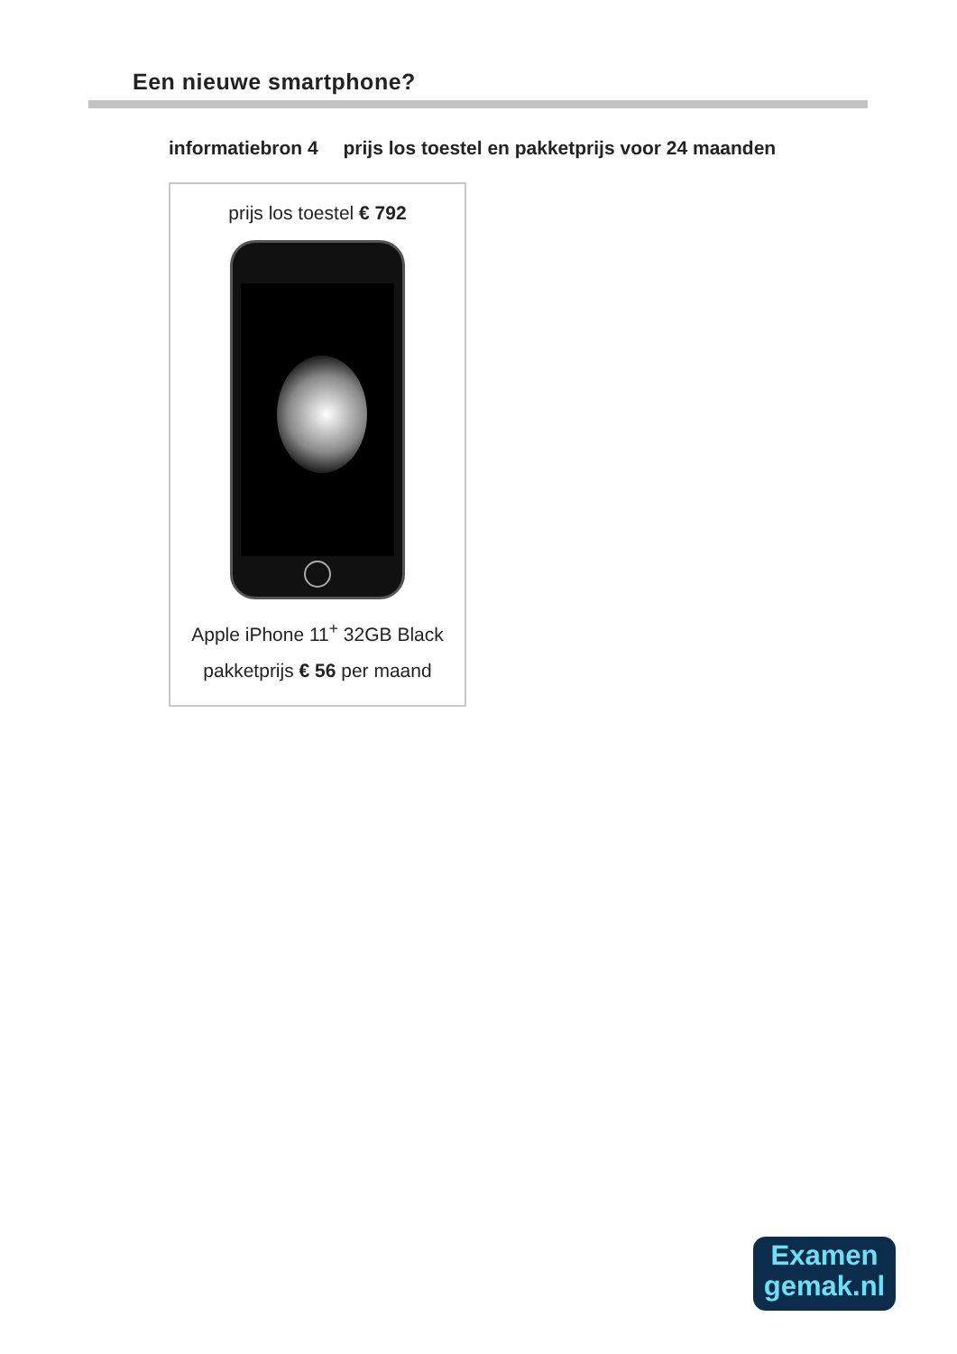Een nieuwe smartphone?
informatiebron 4 prijs los toestel en pakketprijs voor 24 maanden
prijs los toestel € 792
Apple iPhone 11<sup>+</sup> 32GB Black
pakketprijs € 56 per maand
Examen
gemak.nl